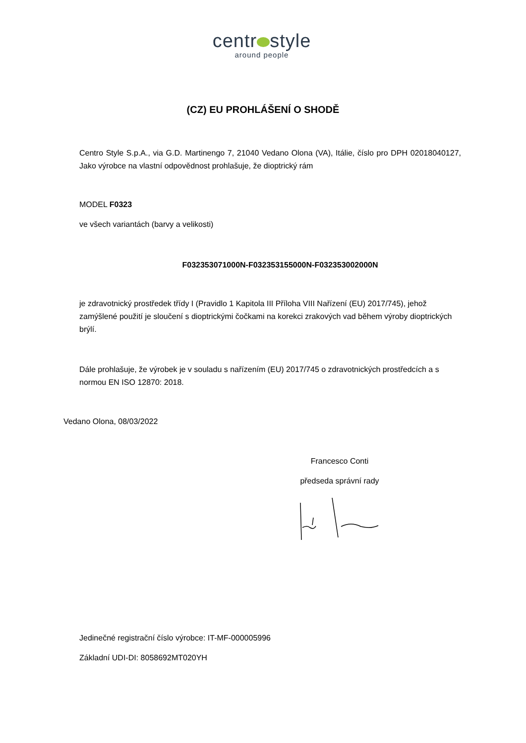centr style
around people
(CZ) EU PROHLÁŠENÍ O SHODĚ
Centro Style S.p.A., via G.D. Martinengo 7, 21040 Vedano Olona (VA), Itálie, číslo pro DPH 02018040127, Jako výrobce na vlastní odpovědnost prohlašuje, že dioptrický rám
MODEL F0323
ve všech variantách (barvy a velikosti)
F032353071000N-F032353155000N-F032353002000N
je zdravotnický prostředek třídy I (Pravidlo 1 Kapitola III Příloha VIII Nařízení (EU) 2017/745), jehož zamýšlené použití je sloučení s dioptrickými čočkami na korekci zrakových vad během výroby dioptrických brýlí.
Dále prohlašuje, že výrobek je v souladu s nařízením (EU) 2017/745 o zdravotnických prostředcích a s normou EN ISO 12870: 2018.
Vedano Olona, 08/03/2022
Francesco Conti
předseda správní rady
Jedinečné registrační číslo výrobce: IT-MF-000005996
Základní UDI-DI: 8058692MT020YH